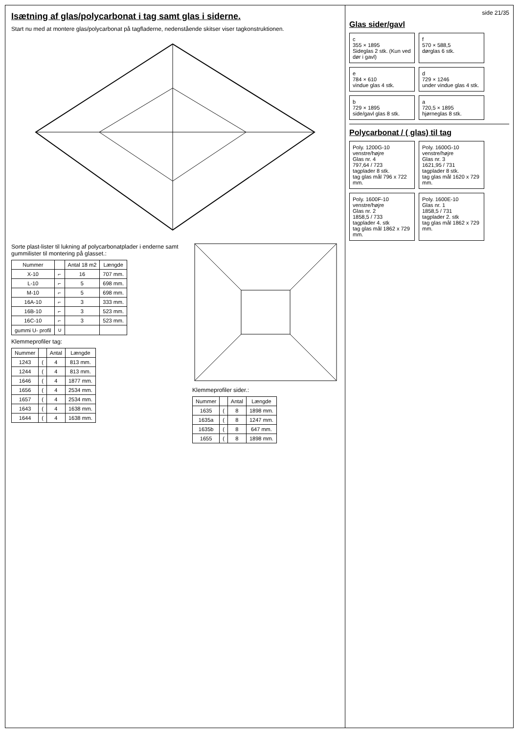Isætning af glas/polycarbonat i tag samt glas i siderne.
Start nu med at montere glas/polycarbonat på tagfladerne, nedenstående skitser viser tagkonstruktionen.
Sorte plast-lister til lukning af polycarbonatplader i enderne samt gummilister til montering på glasset.:
| Nummer | | Antal 18 m2 | Længde |
| --- | --- | --- | --- |
| X-10 | ⌐ | 16 | 707 mm. |
| L-10 | ⌐ | 5 | 698 mm. |
| M-10 | ⌐ | 5 | 698 mm. |
| 16A-10 | ⌐ | 3 | 333 mm. |
| 16B-10 | ⌐ | 3 | 523 mm. |
| 16C-10 | ⌐ | 3 | 523 mm. |
| gummi U- profil | ∪ | | |
Klemmeprofiler tag:
| Nummer | | Antal | Længde |
| --- | --- | --- | --- |
| 1243 | ( | 4 | 813 mm. |
| 1244 | ( | 4 | 813 mm. |
| 1646 | ( | 4 | 1877 mm. |
| 1656 | ( | 4 | 2534 mm. |
| 1657 | ( | 4 | 2534 mm. |
| 1643 | ( | 4 | 1638 mm. |
| 1644 | ( | 4 | 1638 mm. |
Klemmeprofiler sider.:
| Nummer | | Antal | Længde |
| --- | --- | --- | --- |
| 1635 | ( | 8 | 1898 mm. |
| 1635a | ( | 8 | 1247 mm. |
| 1635b | ( | 8 | 647 mm. |
| 1655 | ( | 8 | 1898 mm. |
side 21/35
Glas sider/gavl
c
355 × 1895
Sideglas 2 stk. (Kun ved dør i gavl)
f
570 × 588,5
dørglas 6 stk.
e
784 × 610
vindue glas 4 stk.
d
729 × 1246
under vindue glas 4 stk.
b
729 × 1895
side/gavl glas 8 stk.
a
720,5 × 1895
hjørneglas 8 stk.
Polycarbonat / ( glas) til tag
Poly. 1200G-10 venstre/højre
Glas nr. 4
797,64 / 723
tagplader 8 stk.
tag glas mål 796 x 722 mm.
Poly. 1600G-10 venstre/højre
Glas nr. 3
1621,95 / 731
tagplader 8 stk.
tag glas mål 1620 x 729 mm.
Poly. 1600F-10 venstre/højre
Glas nr. 2
1858,5 / 733
tagplader 4. stk
tag glas mål 1862 x 729 mm.
Poly. 1600E-10
Glas nr. 1
1858,5 / 731
tagplader 2. stk
tag glas mål 1862 x 729 mm.